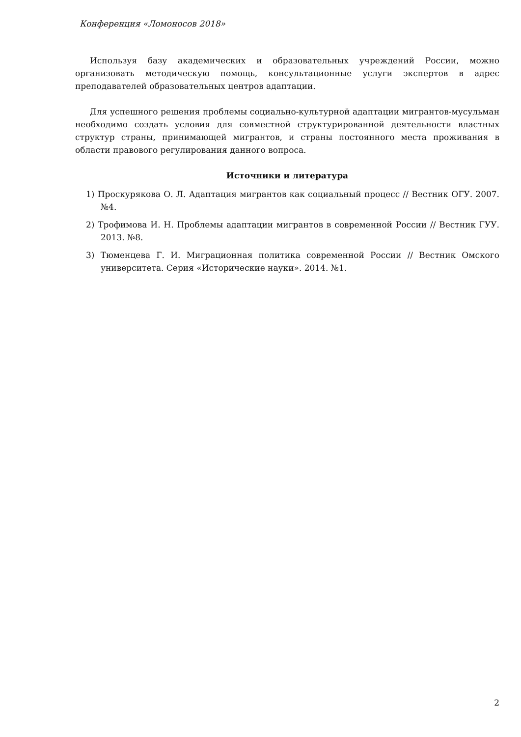Конференция «Ломоносов 2018»
Используя базу академических и образовательных учреждений России, можно организовать методическую помощь, консультационные услуги экспертов в адрес преподавателей образовательных центров адаптации.
Для успешного решения проблемы социально-культурной адаптации мигрантов-мусульман необходимо создать условия для совместной структурированной деятельности властных структур страны, принимающей мигрантов, и страны постоянного места проживания в области правового регулирования данного вопроса.
Источники и литература
1) Проскурякова О. Л. Адаптация мигрантов как социальный процесс // Вестник ОГУ. 2007. №4.
2) Трофимова И. Н. Проблемы адаптации мигрантов в современной России // Вестник ГУУ. 2013. №8.
3) Тюменцева Г. И. Миграционная политика современной России // Вестник Омского университета. Серия «Исторические науки». 2014. №1.
2